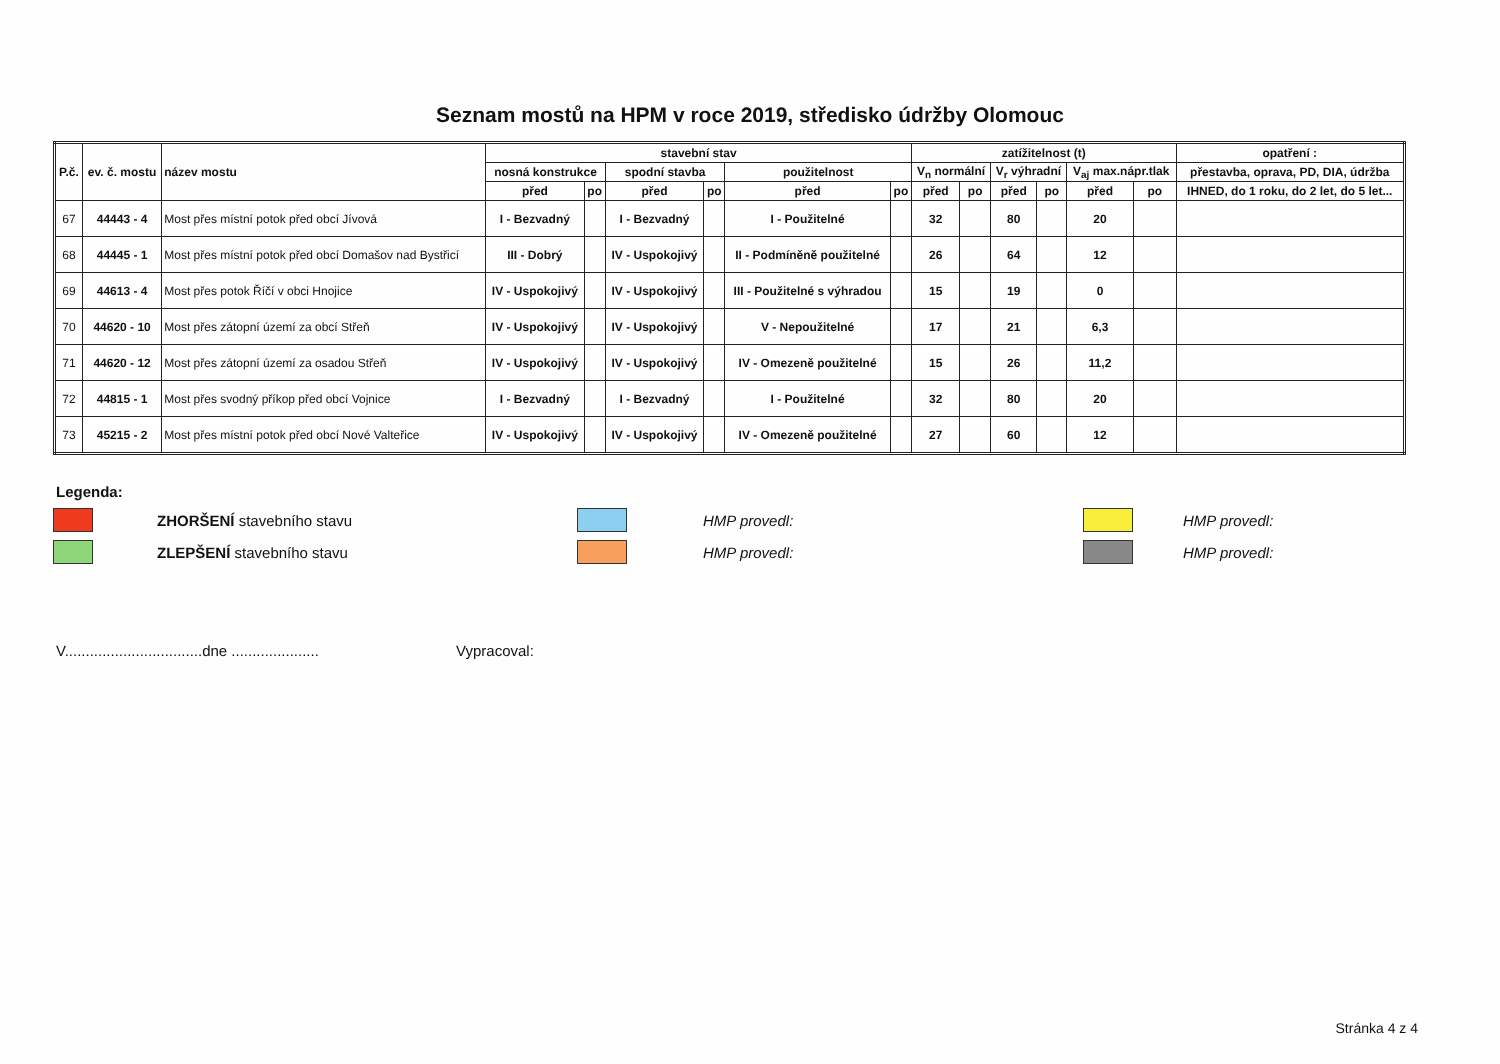Seznam mostů na HPM v roce 2019, středisko údržby Olomouc
| P.č. | ev. č. mostu | název mostu | stavební stav | | | | | | zatížitelnost (t) | | | | | | opatření : |
| --- | --- | --- | --- | --- | --- | --- | --- | --- | --- | --- | --- | --- | --- | --- | --- |
| | | | nosná konstrukce | | spodní stavba | | použitelnost | | V<sub>n</sub> normální | | V<sub>r</sub> výhradní | | V<sub>aj</sub> max.nápr.tlak | | přestavba, oprava, PD, DIA, údržba |
| | | | před | po | před | po | před | po | před | po | před | po | před | po | IHNED, do 1 roku, do 2 let, do 5 let... |
| 67 | 44443 - 4 | Most přes místní potok před obcí Jívová | I - Bezvadný | | I - Bezvadný | | I - Použitelné | | 32 | | 80 | | 20 | | |
| 68 | 44445 - 1 | Most přes místní potok před obcí Domašov nad Bystřicí | III - Dobrý | | IV - Uspokojivý | | II - Podmíněně použitelné | | 26 | | 64 | | 12 | | |
| 69 | 44613 - 4 | Most přes potok Říčí v obci Hnojice | IV - Uspokojivý | | IV - Uspokojivý | | III - Použitelné s výhradou | | 15 | | 19 | | 0 | | |
| 70 | 44620 - 10 | Most přes zátopní území za obcí Střeň | IV - Uspokojivý | | IV - Uspokojivý | | V - Nepoužitelné | | 17 | | 21 | | 6,3 | | |
| 71 | 44620 - 12 | Most přes zátopní území za osadou Střeň | IV - Uspokojivý | | IV - Uspokojivý | | IV - Omezeně použitelné | | 15 | | 26 | | 11,2 | | |
| 72 | 44815 - 1 | Most přes svodný příkop před obcí Vojnice | I - Bezvadný | | I - Bezvadný | | I - Použitelné | | 32 | | 80 | | 20 | | |
| 73 | 45215 - 2 | Most přes místní potok před obcí Nové Valteřice | IV - Uspokojivý | | IV - Uspokojivý | | IV - Omezeně použitelné | | 27 | | 60 | | 12 | | |
Legenda:
ZHORŠENÍ stavebního stavu HMP provedl: HMP provedl:
ZLEPŠENÍ stavebního stavu HMP provedl: HMP provedl:
V.................................dne ..................... Vypracoval:
Stránka 4 z 4